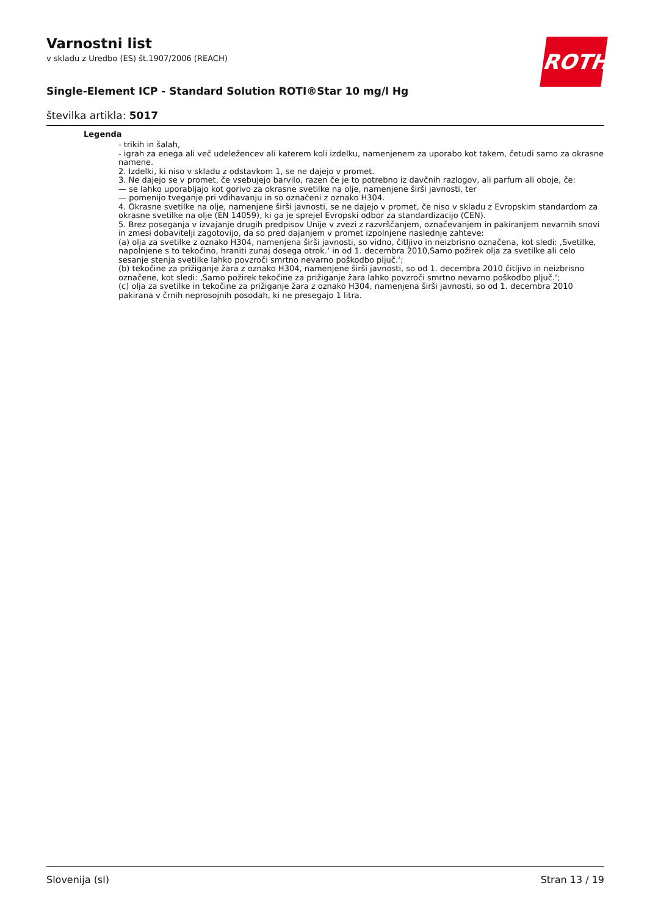Varnostni list
v skladu z Uredbo (ES) št.1907/2006 (REACH)
Single-Element ICP - Standard Solution ROTI®Star 10 mg/l Hg
številka artikla: 5017
ROTH
Legenda
- trikih in šalah,
- igrah za enega ali več udeležencev ali katerem koli izdelku, namenjenem za uporabo kot takem, četudi samo za okrasne namene.
2. Izdelki, ki niso v skladu z odstavkom 1, se ne dajejo v promet.
3. Ne dajejo se v promet, če vsebujejo barvilo, razen če je to potrebno iz davčnih razlogov, ali parfum ali oboje, če:
— se lahko uporabljajo kot gorivo za okrasne svetilke na olje, namenjene širši javnosti, ter
— pomenijo tveganje pri vdihavanju in so označeni z oznako H304.
4. Okrasne svetilke na olje, namenjene širši javnosti, se ne dajejo v promet, če niso v skladu z Evropskim standardom za okrasne svetilke na olje (EN 14059), ki ga je sprejel Evropski odbor za standardizacijo (CEN).
5. Brez poseganja v izvajanje drugih predpisov Unije v zvezi z razvrščanjem, označevanjem in pakiranjem nevarnih snovi in zmesi dobavitelji zagotovijo, da so pred dajanjem v promet izpolnjene naslednje zahteve:
(a) olja za svetilke z oznako H304, namenjena širši javnosti, so vidno, čitljivo in neizbrisno označena, kot sledi: ‚Svetilke, napolnjene s to tekočino, hraniti zunaj dosega otrok.‘ in od 1. decembra 2010‚Samo požirek olja za svetilke ali celo sesanje stenja svetilke lahko povzroči smrtno nevarno poškodbo pljuč.‘;
(b) tekočine za prižiganje žara z oznako H304, namenjene širši javnosti, so od 1. decembra 2010 čitljivo in neizbrisno označene, kot sledi: ‚Samo požirek tekočine za prižiganje žara lahko povzroči smrtno nevarno poškodbo pljuč.‘;
(c) olja za svetilke in tekočine za prižiganje žara z oznako H304, namenjena širši javnosti, so od 1. decembra 2010 pakirana v črnih neprosojnih posodah, ki ne presegajo 1 litra.
Slovenija (sl) Stran 13 / 19